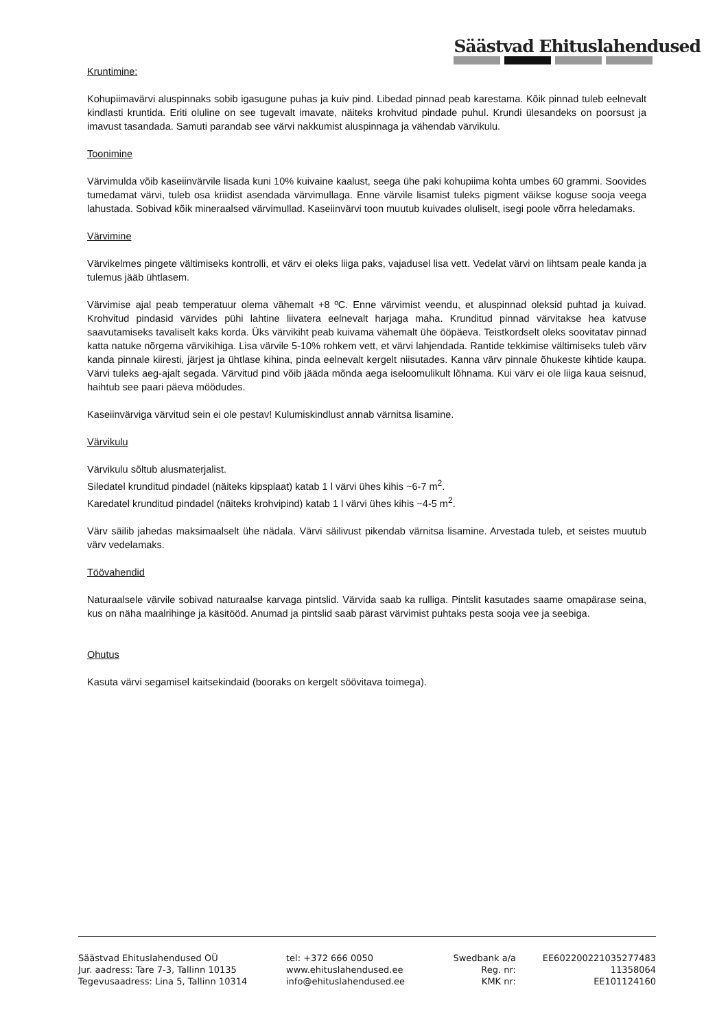Säästvad Ehituslahendused
Kruntimine:
Kohupiimavärvi aluspinnaks sobib igasugune puhas ja kuiv pind. Libedad pinnad peab karestama. Kõik pinnad tuleb eelnevalt kindlasti kruntida. Eriti oluline on see tugevalt imavate, näiteks krohvitud pindade puhul. Krundi ülesandeks on poorsust ja imavust tasandada. Samuti parandab see värvi nakkumist aluspinnaga ja vähendab värvikulu.
Toonimine
Värvimulda võib kaseiinvärvile lisada kuni 10% kuivaine kaalust, seega ühe paki kohupiima kohta umbes 60 grammi. Soovides tumedamat värvi, tuleb osa kriidist asendada värvimullaga. Enne värvile lisamist tuleks pigment väikse koguse sooja veega lahustada. Sobivad kõik mineraalsed värvimullad. Kaseiinvärvi toon muutub kuivades oluliselt, isegi poole võrra heledamaks.
Värvimine
Värvikelmes pingete vältimiseks kontrolli, et värv ei oleks liiga paks, vajadusel lisa vett. Vedelat värvi on lihtsam peale kanda ja tulemus jääb ühtlasem.
Värvimise ajal peab temperatuur olema vähemalt +8 ºC. Enne värvimist veendu, et aluspinnad oleksid puhtad ja kuivad. Krohvitud pindasid värvides pühi lahtine liivatera eelnevalt harjaga maha. Krunditud pinnad värvitakse hea katvuse saavutamiseks tavaliselt kaks korda. Üks värvikiht peab kuivama vähemalt ühe ööpäeva. Teistkordselt oleks soovitatav pinnad katta natuke nõrgema värvikihiga. Lisa värvile 5-10% rohkem vett, et värvi lahjendada. Rantide tekkimise vältimiseks tuleb värv kanda pinnale kiiresti, järjest ja ühtlase kihina, pinda eelnevalt kergelt niisutades. Kanna värv pinnale õhukeste kihtide kaupa. Värvi tuleks aeg-ajalt segada. Värvitud pind võib jääda mõnda aega iseloomulikult lõhnama. Kui värv ei ole liiga kaua seisnud, haihtub see paari päeva möödudes.
Kaseiinvärviga värvitud sein ei ole pestav! Kulumiskindlust annab värnitsa lisamine.
Värvikulu
Värvikulu sõltub alusmaterjalist.
Siledatel krunditud pindadel (näiteks kipsplaat) katab 1 l värvi ühes kihis ~6-7 m<sup>2</sup>.
Karedatel krunditud pindadel (näiteks krohvipind) katab 1 l värvi ühes kihis ~4-5 m<sup>2</sup>.
Värv säilib jahedas maksimaalselt ühe nädala. Värvi säilivust pikendab värnitsa lisamine. Arvestada tuleb, et seistes muutub värv vedelamaks.
Töövahendid
Naturaalsele värvile sobivad naturaalse karvaga pintslid. Värvida saab ka rulliga. Pintslit kasutades saame omapärase seina, kus on näha maalrihinge ja käsitööd. Anumad ja pintslid saab pärast värvimist puhtaks pesta sooja vee ja seebiga.
Ohutus
Kasuta värvi segamisel kaitsekindaid (booraks on kergelt söövitava toimega).
Säästvad Ehituslahendused OÜ
Jur. aadress: Tare 7-3, Tallinn 10135
Tegevusaadress: Lina 5, Tallinn 10314
tel: +372 666 0050
www.ehituslahendused.ee
info@ehituslahendused.ee
Swedbank a/a
Reg. nr:
KMK nr:
EE602200221035277483
11358064
EE101124160